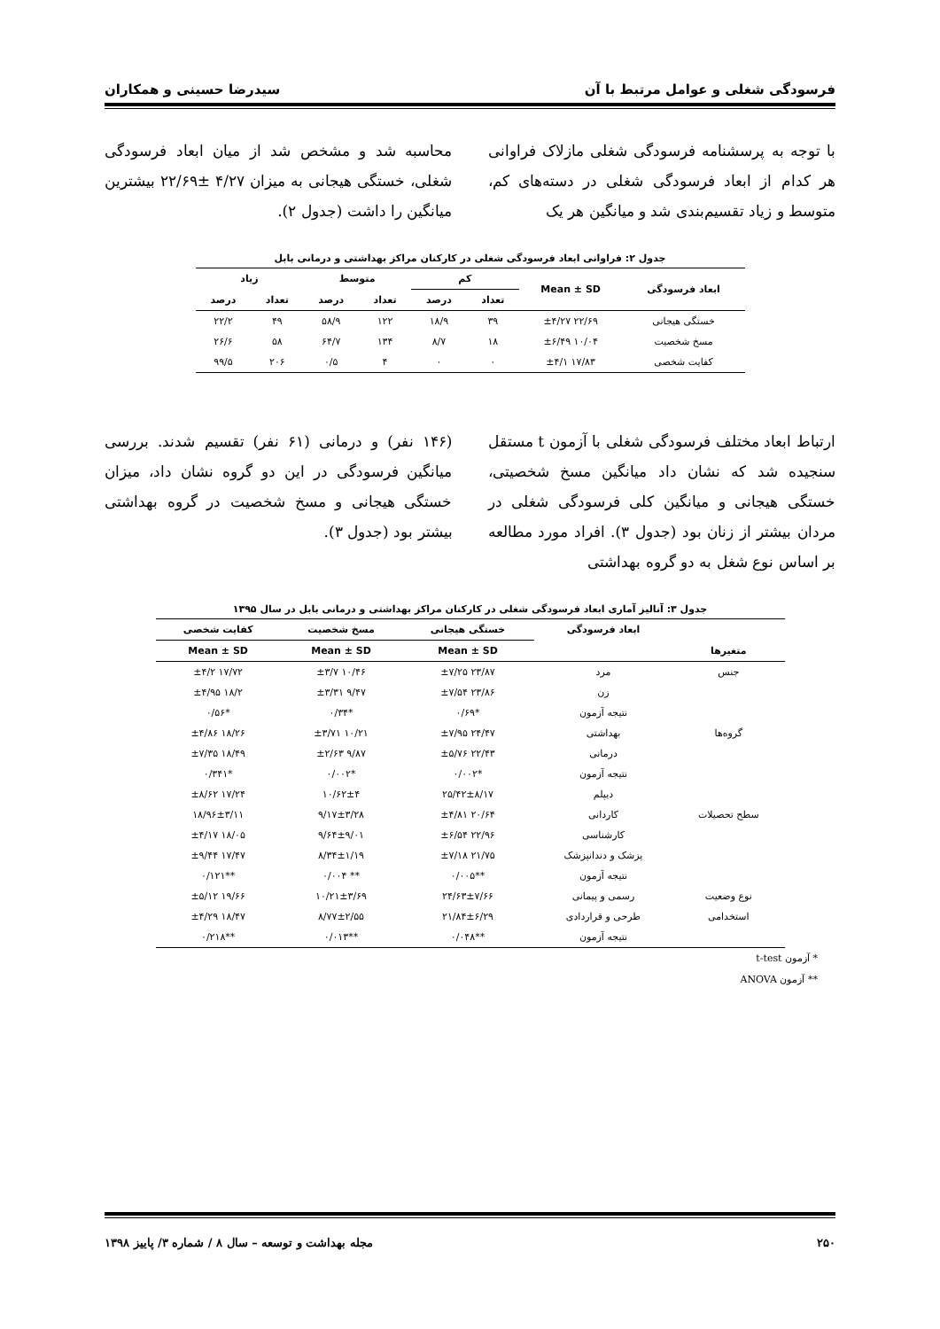فرسودگی شغلی و عوامل مرتبط با آن سیدرضا حسینی و همکاران
با توجه به پرسشنامه فرسودگی شغلی مازلاک فراوانی هر کدام از ابعاد فرسودگی شغلی در دسته‌های کم، متوسط و زیاد تقسیم‌بندی شد و میانگین هر یک
محاسبه شد و مشخص شد از میان ابعاد فرسودگی شغلی، خستگی هیجانی به میزان ۴/۲۷ ±۲۲/۶۹ بیشترین میانگین را داشت (جدول ۲).
جدول ۲: فراوانی ابعاد فرسودگی شغلی در کارکنان مراکز بهداشتی و درمانی بابل
| ابعاد فرسودگی | Mean ± SD | کم | | متوسط | | زیاد | |
| --- | --- | --- | --- | --- | --- | --- | --- |
| | | تعداد | درصد | تعداد | درصد | تعداد | درصد |
| خستگی هیجانی | ۲۲/۶۹ ±۴/۲۷ | ۳۹ | ۱۸/۹ | ۱۲۲ | ۵۸/۹ | ۴۹ | ۲۲/۲ |
| مسخ شخصیت | ۱۰/۰۴ ±۶/۴۹ | ۱۸ | ۸/۷ | ۱۳۴ | ۶۴/۷ | ۵۸ | ۲۶/۶ |
| کفایت شخصی | ۱۷/۸۳ ±۴/۱ | ۰ | ۰ | ۴ | ۰/۵ | ۲۰۶ | ۹۹/۵ |
ارتباط ابعاد مختلف فرسودگی شغلی با آزمون t مستقل سنجیده شد که نشان داد میانگین مسخ شخصیتی، خستگی هیجانی و میانگین کلی فرسودگی شغلی در مردان بیشتر از زنان بود (جدول ۳). افراد مورد مطالعه بر اساس نوع شغل به دو گروه بهداشتی
(۱۴۶ نفر) و درمانی (۶۱ نفر) تقسیم شدند. بررسی میانگین فرسودگی در این دو گروه نشان داد، میزان خستگی هیجانی و مسخ شخصیت در گروه بهداشتی بیشتر بود (جدول ۳).
جدول ۳: آنالیز آماری ابعاد فرسودگی شغلی در کارکنان مراکز بهداشتی و درمانی بابل در سال ۱۳۹۵
| | ابعاد فرسودگی | خستگی هیجانی | مسخ شخصیت | کفایت شخصی |
| --- | --- | --- | --- | --- |
| متغیرها | | Mean ± SD | Mean ± SD | Mean ± SD |
| جنس | مرد | ۲۳/۸۷ ±۷/۲۵ | ۱۰/۴۶ ±۳/۷ | ۱۷/۷۲ ±۴/۲ |
| | زن | ۲۳/۸۶ ±۷/۵۴ | ۹/۴۷ ±۳/۳۱ | ۱۸/۲ ±۴/۹۵ |
| | نتیجه آزمون | *۰/۶۹ | *۰/۳۴ | *۰/۵۶ |
| گروه‌ها | بهداشتی | ۲۴/۴۷ ±۷/۹۵ | ۱۰/۲۱ ±۳/۷۱ | ۱۸/۲۶ ±۴/۸۶ |
| | درمانی | ۲۲/۴۳ ±۵/۷۶ | ۹/۸۷ ±۲/۶۳ | ۱۸/۴۹ ±۷/۳۵ |
| | نتیجه آزمون | *۰/۰۰۲ | *۰/۰۰۲ | *۰/۳۴۱ |
| | دیپلم | ۲۵/۴۲±۸/۱۷ | ۱۰/۶۲±۴ | ۱۷/۲۴ ±۸/۶۲ |
| سطح تحصیلات | کاردانی | ۲۰/۶۴ ±۴/۸۱ | ۹/۱۷±۳/۲۸ | ۱۸/۹۶±۳/۱۱ |
| | کارشناسی | ۲۲/۹۶ ±۶/۵۴ | ۹/۶۴±۹/۰۱ | ۱۸/۰۵ ±۴/۱۷ |
| | پزشک و دندانپزشک | ۲۱/۷۵ ±۷/۱۸ | ۸/۳۴±۱/۱۹ | ۱۷/۴۷ ±۹/۴۴ |
| | نتیجه آزمون | **۰/۰۰۵ | ** ۰/۰۰۴ | **۰/۱۲۱ |
| نوع وضعیت | رسمی و پیمانی | ۲۴/۶۳±۷/۶۶ | ۱۰/۲۱±۳/۶۹ | ۱۹/۶۶ ±۵/۱۲ |
| استخدامی | طرحی و قراردادی | ۲۱/۸۴±۶/۲۹ | ۸/۷۷±۲/۵۵ | ۱۸/۴۷ ±۴/۲۹ |
| | نتیجه آزمون | **۰/۰۴۸ | **۰/۰۱۳ | **۰/۲۱۸ |
* آزمون t-test
** آزمون ANOVA
۲۵۰ مجله بهداشت و توسعه – سال ۸ / شماره ۳/ پاییز ۱۳۹۸